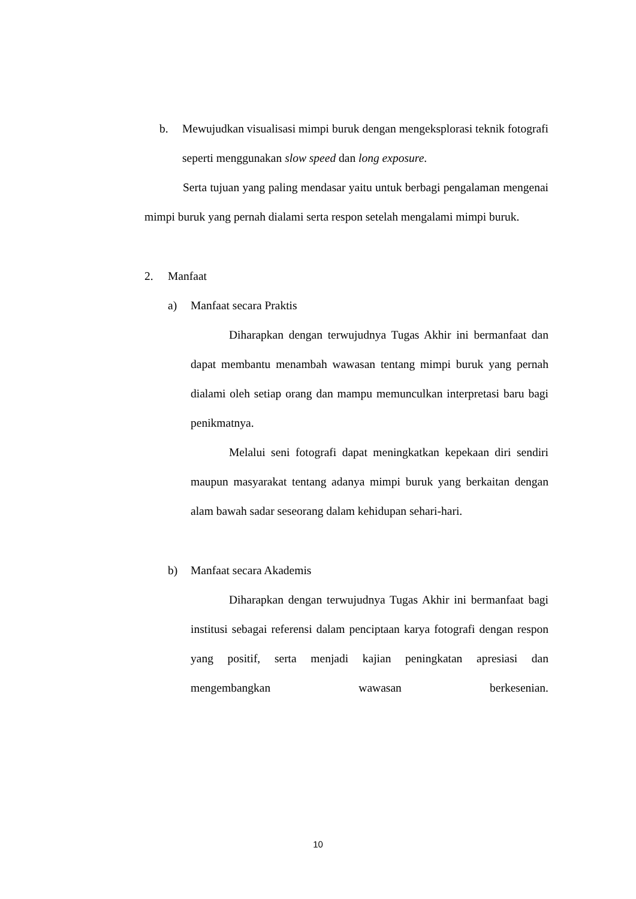b. Mewujudkan visualisasi mimpi buruk dengan mengeksplorasi teknik fotografi seperti menggunakan slow speed dan long exposure.
Serta tujuan yang paling mendasar yaitu untuk berbagi pengalaman mengenai mimpi buruk yang pernah dialami serta respon setelah mengalami mimpi buruk.
2. Manfaat
a) Manfaat secara Praktis
Diharapkan dengan terwujudnya Tugas Akhir ini bermanfaat dan dapat membantu menambah wawasan tentang mimpi buruk yang pernah dialami oleh setiap orang dan mampu memunculkan interpretasi baru bagi penikmatnya.
Melalui seni fotografi dapat meningkatkan kepekaan diri sendiri maupun masyarakat tentang adanya mimpi buruk yang berkaitan dengan alam bawah sadar seseorang dalam kehidupan sehari-hari.
b) Manfaat secara Akademis
Diharapkan dengan terwujudnya Tugas Akhir ini bermanfaat bagi institusi sebagai referensi dalam penciptaan karya fotografi dengan respon yang positif, serta menjadi kajian peningkatan apresiasi dan mengembangkan wawasan berkesenian.
10